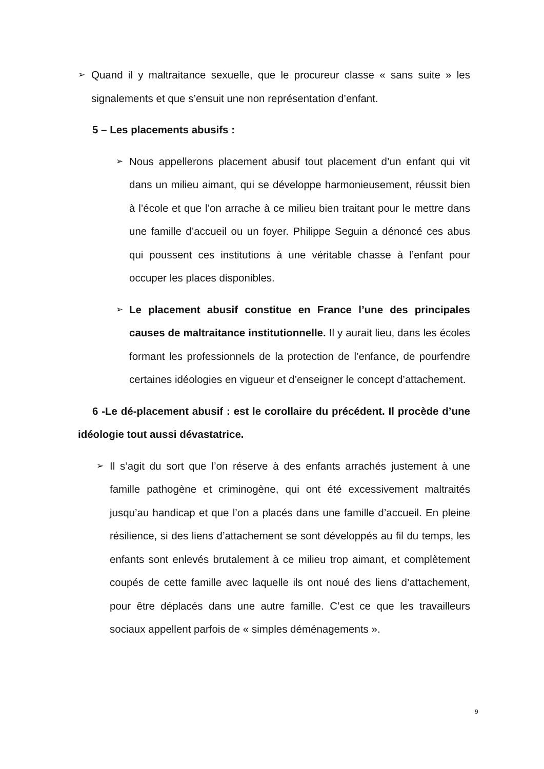➢
Quand il y maltraitance sexuelle, que le procureur classe « sans suite » les signalements et que s’ensuit une non représentation d’enfant.
5 – Les placements abusifs :
➢
Nous appellerons placement abusif tout placement d’un enfant qui vit dans un milieu aimant, qui se développe harmonieusement, réussit bien à l’école et que l’on arrache à ce milieu bien traitant pour le mettre dans une famille d’accueil ou un foyer. Philippe Seguin a dénoncé ces abus qui poussent ces institutions à une véritable chasse à l’enfant pour occuper les places disponibles.
➢
Le placement abusif constitue en France l’une des principales causes de maltraitance institutionnelle. Il y aurait lieu, dans les écoles formant les professionnels de la protection de l’enfance, de pourfendre certaines idéologies en vigueur et d’enseigner le concept d’attachement.
6 -Le dé-placement abusif : est le corollaire du précédent. Il procède d’une idéologie tout aussi dévastatrice.
➢
Il s’agit du sort que l’on réserve à des enfants arrachés justement à une famille pathogène et criminogène, qui ont été excessivement maltraités jusqu’au handicap et que l’on a placés dans une famille d’accueil. En pleine résilience, si des liens d’attachement se sont développés au fil du temps, les enfants sont enlevés brutalement à ce milieu trop aimant, et complètement coupés de cette famille avec laquelle ils ont noué des liens d’attachement, pour être déplacés dans une autre famille. C’est ce que les travailleurs sociaux appellent parfois de « simples déménagements ».
9